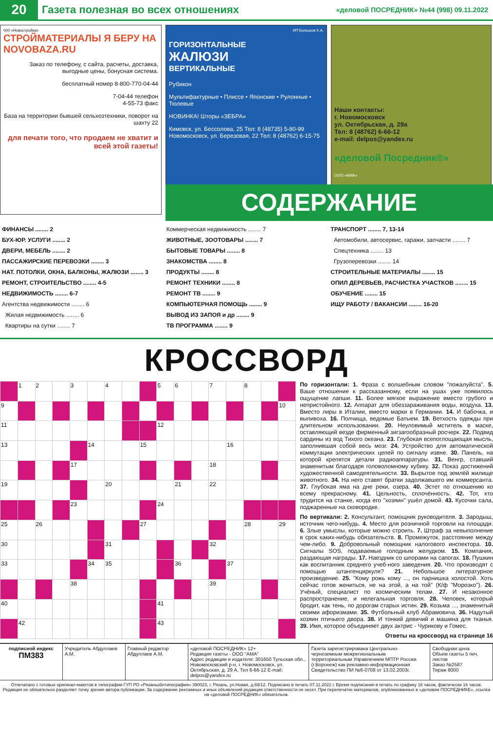20
Газета полезная во всех отношениях
«деловой ПОСРЕДНИК» №44 (998) 09.11.2022
000 «Новостройка»
СТРОЙМАТЕРИАЛЫ Я БЕРУ НА NOVOBAZA.RU
Заказ по телефону, с сайта, расчеты, доставка, выгодные цены, бонусная система.
бесплатный номер 8-800-770-04-44
7-04-44 телефон
4-55-73 факс
База на территории бывшей сельхозтехники, поворот на шахту 22
для печати того, что продаем не хватит и всей этой газеты!
ИП Большов К.А.
ГОРИЗОНТАЛЬНЫЕ
ЖАЛЮЗИ
ВЕРТИКАЛЬНЫЕ
Рубикон
Мультифактурные • Плиссе • Японские • Рулонные • Тюлевые
НОВИНКА! Шторы «ЗЕБРА»
Кимовск, ул. Бессолова, 25 Тел: 8 (48735) 5-80-99 Новомосковск, ул. Березовая, 22 Тел: 8 (48762) 6-15-75
Наши контакты:
г. Новомосковск
ул. Октябрьская, д. 29а
Тел: 8 (48762) 6-66-12
e-mail: delpos@yandex.ru
«деловой Посредник®»
ООО «АМА»
СОДЕРЖАНИЕ
ФИНАНСЫ ........ 2
БУХ-ЮР. УСЛУГИ ........ 2
ДВЕРИ, МЕБЕЛЬ ........ 2
ПАССАЖИРСКИЕ ПЕРЕВОЗКИ ........ 3
НАТ. ПОТОЛКИ, ОКНА, БАЛКОНЫ, ЖАЛЮЗИ ........ 3
РЕМОНТ, СТРОИТЕЛЬСТВО ........ 4-5
НЕДВИЖИМОСТЬ ........ 6-7
Агентства недвижимости ........ 6
Жилая недвижимость ........ 6
Квартиры на сутки ........ 7
Коммерческая недвижимость ........ 7
ЖИВОТНЫЕ, ЗООТОВАРЫ ........ 7
БЫТОВЫЕ ТОВАРЫ ........ 8
ЗНАКОМСТВА ........ 8
ПРОДУКТЫ ........ 8
РЕМОНТ ТЕХНИКИ ........ 8
РЕМОНТ ТВ ........ 9
КОМПЬЮТЕРНАЯ ПОМОЩЬ ........ 9
ВЫВОД ИЗ ЗАПОЯ и др ........ 9
ТВ ПРОГРАММА ........ 9
ТРАНСПОРТ ........ 7, 13-14
Автомобили, автосервис, гаражи, запчасти ........ 7
Спецтехника ........ 13
Грузоперевозки ........ 14
СТРОИТЕЛЬНЫЕ МАТЕРИАЛЫ ........ 15
ОПИЛ ДЕРЕВЬЕВ, РАСЧИСТКА УЧАСТКОВ ........ 15
ОБУЧЕНИЕ ........ 15
ИЩУ РАБОТУ / ВАКАНСИИ ........ 16-20
КРОССВОРД
| | 1 | 2 | | 3 | | 4 | | | 5 | 6 | | 7 | | 8 | | |
| 9 | | | | | | | | | | | | | | | | 10 |
| 11 | | | | | | | | | 12 | | | | | | | |
| 13 | | | | | 14 | | | 15 | | | | | 16 | | | |
| | | | | 17 | | | | | | | | 18 | | | | |
| 19 | | | | | | 20 | | | | 21 | | 22 | | | | |
| | | | | 23 | | | | | 24 | | | | | | | |
| 25 | | 26 | | | | | | 27 | | | | | | 28 | | 29 |
| 30 | | | | | | 31 | | | | | | 32 | | | | |
| 33 | | | | | 34 | 35 | | | | 36 | | | 37 | | | |
| | | | | 38 | | | | | | | | 39 | | | | |
| 40 | | | | | | | | | 41 | | | | | | | |
| | 42 | | | | | | | | 43 | | | | | | | |
По горизонтали: 1. Фраза с волшебным словом "пожалуйста". 5. Ваше отношение к рассказанному, если на ушах уже появилось ощущение лапши. 11. Более мягкое выражение вместо грубого и непристойного. 12. Аппарат для обеззараживания воды, воздуха. 13. Вместо лиры в Италии, вместо марки в Германии. 14. И бабочка, и выпивоха. 16. Полчища, ведомые Батыем. 19. Ветхость одежды при длительном использовании. 20. Неуловимый мститель в маске, оставляющий везде фирменный зигзагообразный росчерк. 22. Подвид сардины из вод Тихого океана. 23. Глубокая всепоглощающая мысль, заполнившая собой весь мозг. 24. Устройство для автоматической коммутации электрических цепей по сигналу извне. 30. Панель, на которой крепятся детали радиоаппаратуры. 31. Венгр, ставший знаменитым благодаря головоломному кубику. 32. Показ достижений художественной самодеятельности. 33. Вырытое под землёй жилище животного. 34. На него ставят братки задолжавшего им коммерсанта. 37. Глубокая яма на дне реки, озера. 40. Эстет по отношению ко всему прекрасному. 41. Цельность, сплочённость. 42. Тот, кто трудится на станке, когда его "хозяин" ушёл домой. 43. Кусочки сала, поджаренные на сковородке.
По вертикали: 2. Консультант, помощник руководителя. 3. Зародыш, источник чего-нибудь. 4. Место для розничной торговли на площади. 6. Злые умыслы, которые можно строить. 7. Штраф за невыполнение в срок каких-нибудь обязательств. 8. Промежуток, расстояние между чем-либо. 9. Добровольный помощник налогового инспектора. 10. Сигналы SOS, подаваемые голодным желудком. 15. Компания, раздающая награды. 17. Наездник со шпорами на сапогах. 18. Пушкин как воспитанник среднего учеб-ного заведения. 20. Что производят с помощью штангенциркуля? 21. Небольшое литературное произведение. 25. "Кому рожь кому ..., он парнишка холостой. Хоть сейчас готов жениться, не на этой, а на той" (К/ф "Морозко"). 26. Учёный, специалист по космическим телам. 27. И незаконное распространение, и нелегальная торговля. 28. Человек, который бродит, как тень, по дорогам старых истин. 29. Козьма ..., знаменитый своими афоризмами. 35. Футбольный клуб Абрамовича. 36. Надутый хозяин птичьего двора. 38. И тонкий девичий и машина для тканья. 39. Имя, которое объединяет двух актрис - Чурикову и Гомес.
Ответы на кроссворд на странице 16
подписной индекс
ПМ383
Учредитель Абдуллаев А.М. Главный редактор Абдуллаев А.М.
«деловой ПОСРЕДНИК» 12+
Редакция газеты - ООО "АМА"
Адрес редакции и издателя: 301650 Тульская обл., Новомосковский р-н, г. Новомосковск, ул. Октябрьская, д. 29 А, Тел 6-66-12 E-mail: delpos@yandex.ru
Газета зарегистрирована Центрально-черноземным межрегиональным территориальным Управлением МПТР России (г.Воронеж) как рекламно-информационная Свидетельство ПИ №6-0708 от 13.02.2003г.
Свободная цена
Объем газеты 5 печ. листов
Заказ №2587
Тираж 8000
Отпечатано с готовых оригинал-макетов в типографии ГУП РО «Рязаньоблтипография» 390023, г. Рязань, ул.Новая, д.69/12. Подписано в печать 07.11.2022 г. Время подписания в печать по графику 16 часов, фактически 16 часов. Редакция не обязательно разделяет точку зрения автора публикации. За содержание рекламных и иных объявлений редакция ответственности не несет. При перепечатке материалов, опубликованных в «деловом ПОСРЕДНИКЕ», ссылка на «деловой ПОСРЕДНИК» обязательна.